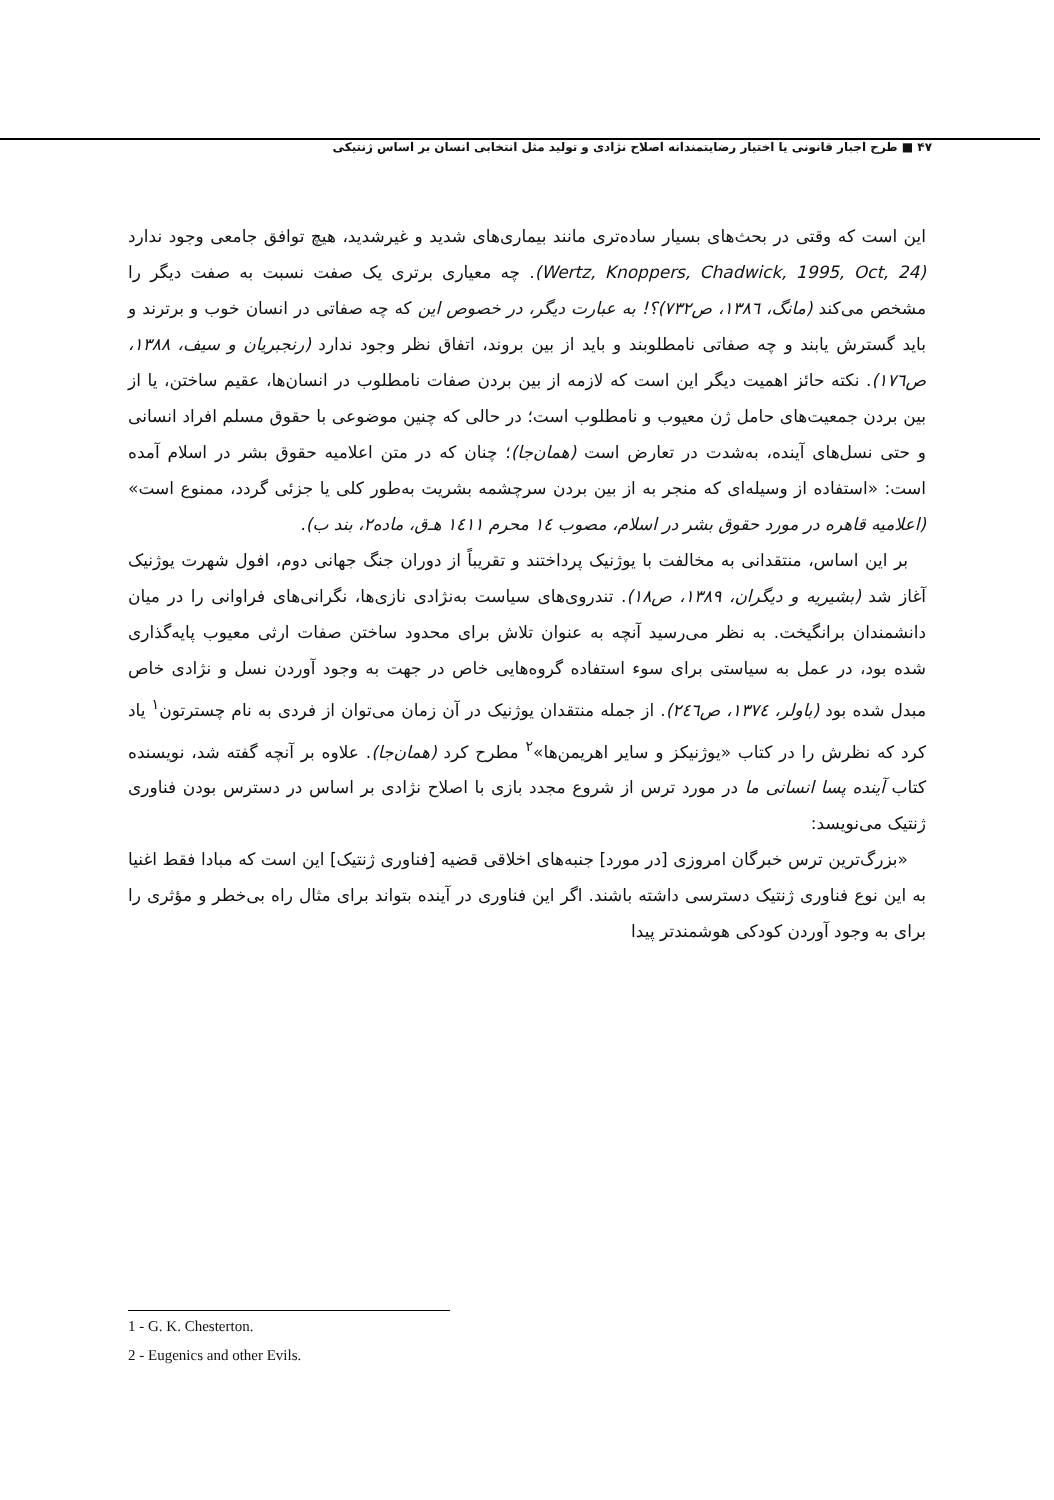۴۷ ■ طرح اجبار قانونی یا اختیار رضایتمندانه اصلاح نژادی و تولید مثل انتخابی انسان بر اساس ژنتیکی
این است که وقتی در بحث‌های بسیار ساده‌تری مانند بیماری‌های شدید و غیرشدید، هیچ توافق جامعی وجود ندارد (Wertz, Knoppers, Chadwick, 1995, Oct, 24). چه معیاری برتری یک صفت نسبت به صفت دیگر را مشخص می‌کند (مانگ، ۱۳۸٦، ص۷۳۲)؟! به عبارت دیگر، در خصوص این که چه صفاتی در انسان خوب و برترند و باید گسترش یابند و چه صفاتی نامطلوبند و باید از بین بروند، اتفاق نظر وجود ندارد (رنجبریان و سیف، ۱۳۸۸، ص۱۷٦). نکته حائز اهمیت دیگر این است که لازمه از بین بردن صفات نامطلوب در انسان‌ها، عقیم ساختن، یا از بین بردن جمعیت‌های حامل ژن معیوب و نامطلوب است؛ در حالی که چنین موضوعی با حقوق مسلم افراد انسانی و حتی نسل‌های آینده، به‌شدت در تعارض است (همان‌جا)؛ چنان که در متن اعلامیه حقوق بشر در اسلام آمده است: «استفاده از وسیله‌ای که منجر به از بین بردن سرچشمه بشریت به‌طور کلی یا جزئی گردد، ممنوع است» (اعلامیه قاهره در مورد حقوق بشر در اسلام، مصوب ۱٤ محرم ۱٤۱۱ هـ‌ق، ماده۲، بند ب).
بر این اساس، منتقدانی به مخالفت با یوژنیک پرداختند و تقریباً از دوران جنگ جهانی دوم، افول شهرت یوژنیک آغاز شد (بشیریه و دیگران، ۱۳۸۹، ص۱۸). تندروی‌های سیاست به‌نژادی نازی‌ها، نگرانی‌های فراوانی را در میان دانشمندان برانگیخت. به نظر می‌رسید آنچه به عنوان تلاش برای محدود ساختن صفات ارثی معیوب پایه‌گذاری شده بود، در عمل به سیاستی برای سوء استفاده گروه‌هایی خاص در جهت به وجود آوردن نسل و نژادی خاص مبدل شده بود (باولر، ۱۳۷٤، ص۲٤٦). از جمله منتقدان یوژنیک در آن زمان می‌توان از فردی به نام چسترتون<sup>۱</sup> یاد کرد که نظرش را در کتاب «یوژنیکز و سایر اهریمن‌ها»<sup>۲</sup> مطرح کرد (همان‌جا). علاوه بر آنچه گفته شد، نویسنده کتاب آینده پسا انسانی ما در مورد ترس از شروع مجدد بازی با اصلاح نژادی بر اساس در دسترس بودن فناوری ژنتیک می‌نویسد:
«بزرگ‌ترین ترس خبرگان امروزی [در مورد] جنبه‌های اخلاقی قضیه [فناوری ژنتیک] این است که مبادا فقط اغنیا به این نوع فناوری ژنتیک دسترسی داشته باشند. اگر این فناوری در آینده بتواند برای مثال راه بی‌خطر و مؤثری را برای به وجود آوردن کودکی هوشمندتر پیدا
1 - G. K. Chesterton.
2 - Eugenics and other Evils.